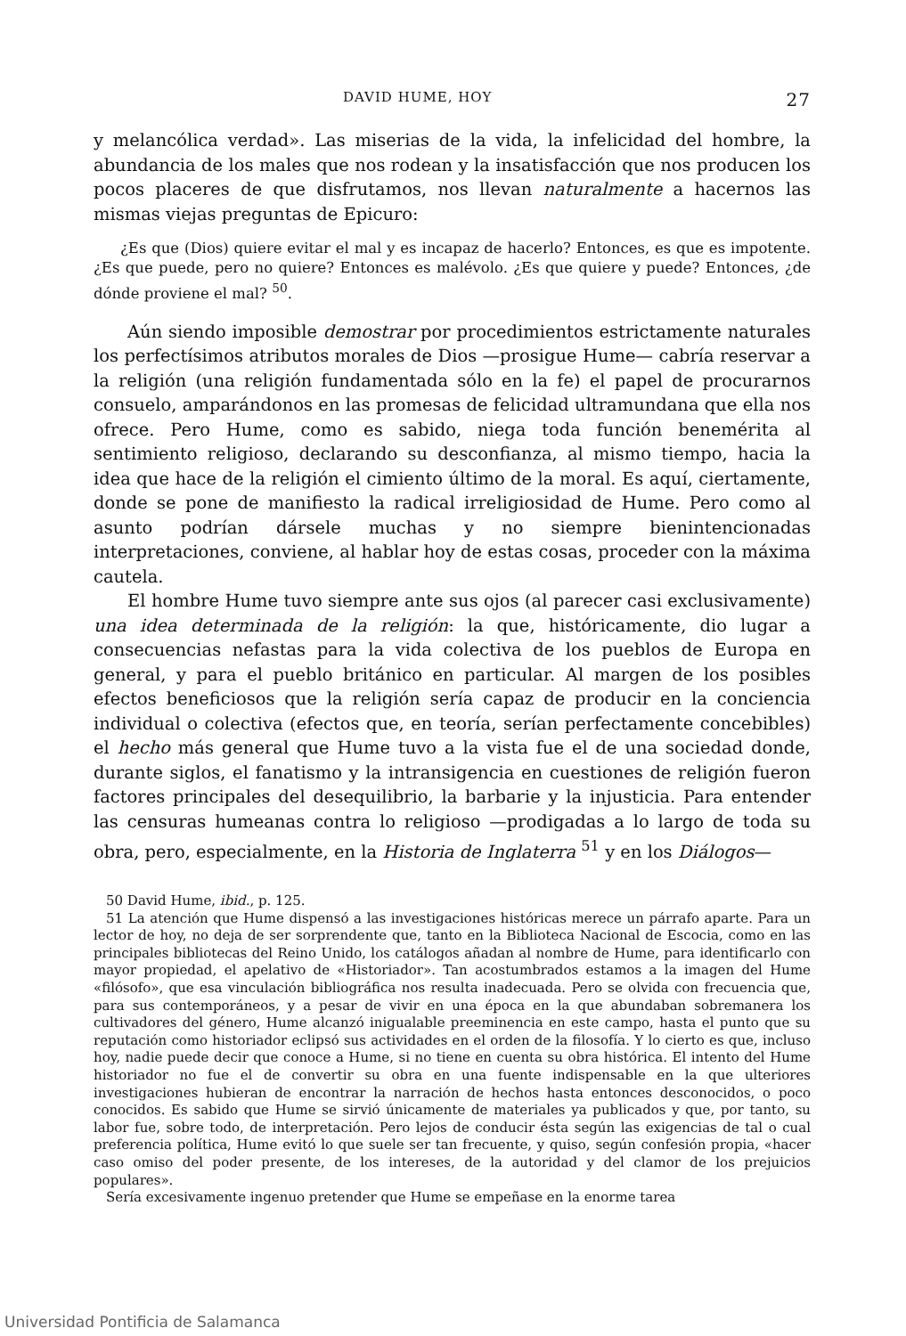DAVID HUME, HOY 27
y melancólica verdad». Las miserias de la vida, la infelicidad del hombre, la abundancia de los males que nos rodean y la insatisfacción que nos producen los pocos placeres de que disfrutamos, nos llevan naturalmente a hacernos las mismas viejas preguntas de Epicuro:
¿Es que (Dios) quiere evitar el mal y es incapaz de hacerlo? Entonces, es que es impotente. ¿Es que puede, pero no quiere? Entonces es malévolo. ¿Es que quiere y puede? Entonces, ¿de dónde proviene el mal? <sup>50</sup>.
Aún siendo imposible demostrar por procedimientos estrictamente naturales los perfectísimos atributos morales de Dios —prosigue Hume— cabría reservar a la religión (una religión fundamentada sólo en la fe) el papel de procurarnos consuelo, amparándonos en las promesas de felicidad ultramundana que ella nos ofrece. Pero Hume, como es sabido, niega toda función benemérita al sentimiento religioso, declarando su desconfianza, al mismo tiempo, hacia la idea que hace de la religión el cimiento último de la moral. Es aquí, ciertamente, donde se pone de manifiesto la radical irreligiosidad de Hume. Pero como al asunto podrían dársele muchas y no siempre bienintencionadas interpretaciones, conviene, al hablar hoy de estas cosas, proceder con la máxima cautela.
El hombre Hume tuvo siempre ante sus ojos (al parecer casi exclusivamente) una idea determinada de la religión: la que, históricamente, dio lugar a consecuencias nefastas para la vida colectiva de los pueblos de Europa en general, y para el pueblo británico en particular. Al margen de los posibles efectos beneficiosos que la religión sería capaz de producir en la conciencia individual o colectiva (efectos que, en teoría, serían perfectamente concebibles) el hecho más general que Hume tuvo a la vista fue el de una sociedad donde, durante siglos, el fanatismo y la intransigencia en cuestiones de religión fueron factores principales del desequilibrio, la barbarie y la injusticia. Para entender las censuras humeanas contra lo religioso —prodigadas a lo largo de toda su obra, pero, especialmente, en la Historia de Inglaterra <sup>51</sup> y en los Diálogos—
50 David Hume, ibid., p. 125.
51 La atención que Hume dispensó a las investigaciones históricas merece un párrafo aparte. Para un lector de hoy, no deja de ser sorprendente que, tanto en la Biblioteca Nacional de Escocia, como en las principales bibliotecas del Reino Unido, los catálogos añadan al nombre de Hume, para identificarlo con mayor propiedad, el apelativo de «Historiador». Tan acostumbrados estamos a la imagen del Hume «filósofo», que esa vinculación bibliográfica nos resulta inadecuada. Pero se olvida con frecuencia que, para sus contemporáneos, y a pesar de vivir en una época en la que abundaban sobremanera los cultivadores del género, Hume alcanzó inigualable preeminencia en este campo, hasta el punto que su reputación como historiador eclipsó sus actividades en el orden de la filosofía. Y lo cierto es que, incluso hoy, nadie puede decir que conoce a Hume, si no tiene en cuenta su obra histórica. El intento del Hume historiador no fue el de convertir su obra en una fuente indispensable en la que ulteriores investigaciones hubieran de encontrar la narración de hechos hasta entonces desconocidos, o poco conocidos. Es sabido que Hume se sirvió únicamente de materiales ya publicados y que, por tanto, su labor fue, sobre todo, de interpretación. Pero lejos de conducir ésta según las exigencias de tal o cual preferencia política, Hume evitó lo que suele ser tan frecuente, y quiso, según confesión propia, «hacer caso omiso del poder presente, de los intereses, de la autoridad y del clamor de los prejuicios populares».
Sería excesivamente ingenuo pretender que Hume se empeñase en la enorme tarea
Universidad Pontificia de Salamanca